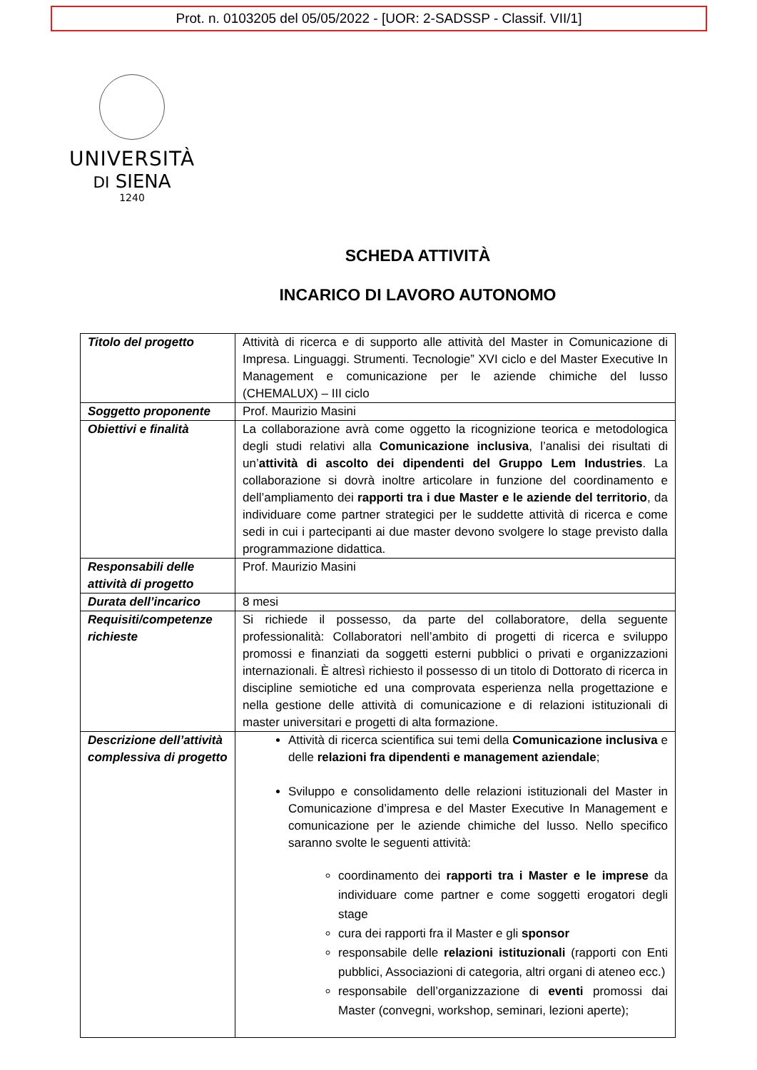Prot. n. 0103205 del 05/05/2022 - [UOR: 2-SADSSP - Classif. VII/1]
UNIVERSITÀ
DI SIENA
1240
SCHEDA ATTIVITÀ
INCARICO DI LAVORO AUTONOMO
| Titolo del progetto | Attività di ricerca e di supporto alle attività del Master in Comunicazione di Impresa. Linguaggi. Strumenti. Tecnologie” XVI ciclo e del Master Executive In Management e comunicazione per le aziende chimiche del lusso (CHEMALUX) – III ciclo |
| Soggetto proponente | Prof. Maurizio Masini |
| Obiettivi e finalità | La collaborazione avrà come oggetto la ricognizione teorica e metodologica degli studi relativi alla Comunicazione inclusiva , l’analisi dei risultati di un’ attività di ascolto dei dipendenti del Gruppo Lem Industries . La collaborazione si dovrà inoltre articolare in funzione del coordinamento e dell’ampliamento dei rapporti tra i due Master e le aziende del territorio , da individuare come partner strategici per le suddette attività di ricerca e come sedi in cui i partecipanti ai due master devono svolgere lo stage previsto dalla programmazione didattica. |
| Responsabili delle attività di progetto | Prof. Maurizio Masini |
| Durata dell’incarico | 8 mesi |
| Requisiti/competenze richieste | Si richiede il possesso, da parte del collaboratore, della seguente professionalità: Collaboratori nell’ambito di progetti di ricerca e sviluppo promossi e finanziati da soggetti esterni pubblici o privati e organizzazioni internazionali. È altresì richiesto il possesso di un titolo di Dottorato di ricerca in discipline semiotiche ed una comprovata esperienza nella progettazione e nella gestione delle attività di comunicazione e di relazioni istituzionali di master universitari e progetti di alta formazione. |
| Descrizione dell’attività complessiva di progetto | Attività di ricerca scientifica sui temi della Comunicazione inclusiva e delle relazioni fra dipendenti e management aziendale ; Sviluppo e consolidamento delle relazioni istituzionali del Master in Comunicazione d’impresa e del Master Executive In Management e comunicazione per le aziende chimiche del lusso. Nello specifico saranno svolte le seguenti attività: coordinamento dei rapporti tra i Master e le imprese da individuare come partner e come soggetti erogatori degli stage cura dei rapporti fra il Master e gli sponsor responsabile delle relazioni istituzionali (rapporti con Enti pubblici, Associazioni di categoria, altri organi di ateneo ecc.) responsabile dell’organizzazione di eventi promossi dai Master (convegni, workshop, seminari, lezioni aperte); |